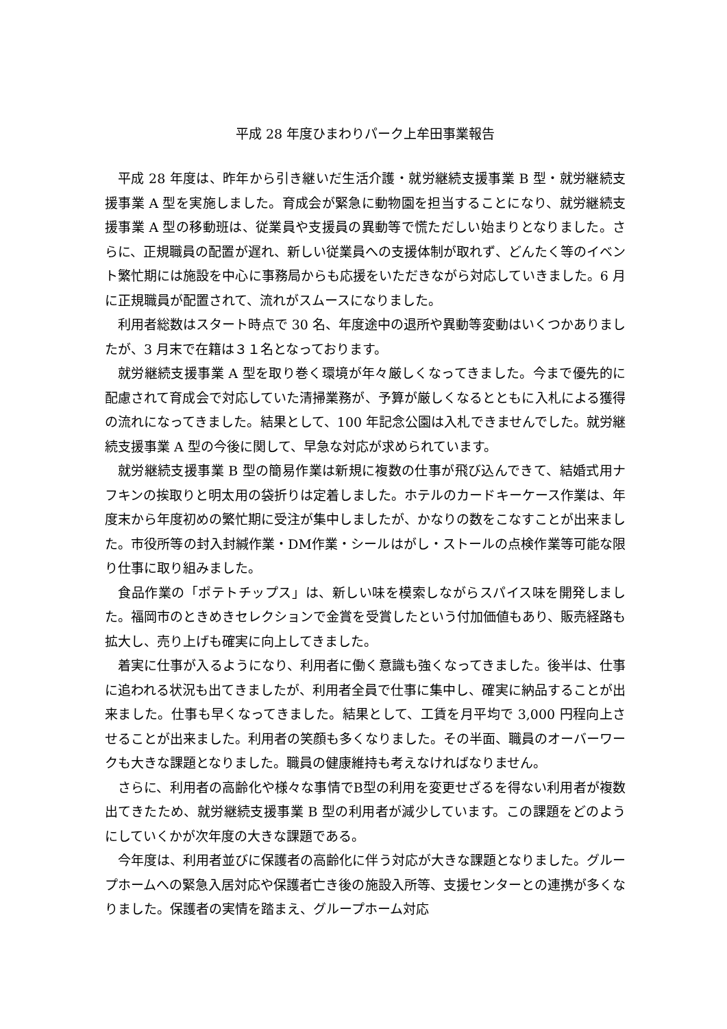平成 28 年度ひまわりパーク上牟田事業報告
平成 28 年度は、昨年から引き継いだ生活介護・就労継続支援事業 B 型・就労継続支援事業 A 型を実施しました。育成会が緊急に動物園を担当することになり、就労継続支援事業 A 型の移動班は、従業員や支援員の異動等で慌ただしい始まりとなりました。さらに、正規職員の配置が遅れ、新しい従業員への支援体制が取れず、どんたく等のイベント繁忙期には施設を中心に事務局からも応援をいただきながら対応していきました。6 月に正規職員が配置されて、流れがスムースになりました。
利用者総数はスタート時点で 30 名、年度途中の退所や異動等変動はいくつかありましたが、3 月末で在籍は３１名となっております。
就労継続支援事業 A 型を取り巻く環境が年々厳しくなってきました。今まで優先的に配慮されて育成会で対応していた清掃業務が、予算が厳しくなるとともに入札による獲得の流れになってきました。結果として、100 年記念公園は入札できませんでした。就労継続支援事業 A 型の今後に関して、早急な対応が求められています。
就労継続支援事業 B 型の簡易作業は新規に複数の仕事が飛び込んできて、結婚式用ナフキンの挨取りと明太用の袋折りは定着しました。ホテルのカードキーケース作業は、年度末から年度初めの繁忙期に受注が集中しましたが、かなりの数をこなすことが出来ました。市役所等の封入封緘作業・DM作業・シールはがし・ストールの点検作業等可能な限り仕事に取り組みました。
食品作業の「ポテトチップス」は、新しい味を模索しながらスパイス味を開発しました。福岡市のときめきセレクションで金賞を受賞したという付加価値もあり、販売経路も拡大し、売り上げも確実に向上してきました。
着実に仕事が入るようになり、利用者に働く意識も強くなってきました。後半は、仕事に追われる状況も出てきましたが、利用者全員で仕事に集中し、確実に納品することが出来ました。仕事も早くなってきました。結果として、工賃を月平均で 3,000 円程向上させることが出来ました。利用者の笑顔も多くなりました。その半面、職員のオーバーワークも大きな課題となりました。職員の健康維持も考えなければなりません。
さらに、利用者の高齢化や様々な事情でB型の利用を変更せざるを得ない利用者が複数出てきたため、就労継続支援事業 B 型の利用者が減少しています。この課題をどのようにしていくかが次年度の大きな課題である。
今年度は、利用者並びに保護者の高齢化に伴う対応が大きな課題となりました。グループホームへの緊急入居対応や保護者亡き後の施設入所等、支援センターとの連携が多くなりました。保護者の実情を踏まえ、グループホーム対応